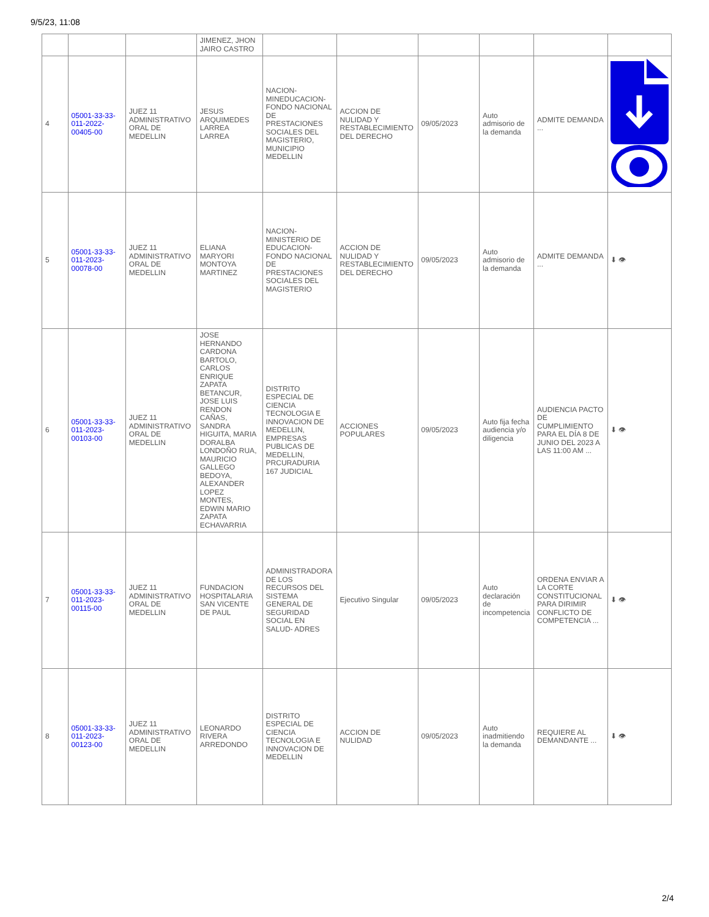9/5/23, 11:08
| | | | JIMENEZ, JHON JAIRO CASTRO | | | | | | |
| 4 | 05001-33-33-011-2022-00405-00 | JUEZ 11 ADMINISTRATIVO ORAL DE MEDELLIN | JESUS ARQUIMEDES LARREA LARREA | NACION-MINEDUCACION-FONDO NACIONAL DE PRESTACIONES SOCIALES DEL MAGISTERIO, MUNICIPIO MEDELLIN | ACCION DE NULIDAD Y RESTABLECIMIENTO DEL DERECHO | 09/05/2023 | Auto admisorio de la demanda | ADMITE DEMANDA ... | |
| 5 | 05001-33-33-011-2023-00078-00 | JUEZ 11 ADMINISTRATIVO ORAL DE MEDELLIN | ELIANA MARYORI MONTOYA MARTINEZ | NACION-MINISTERIO DE EDUCACION-FONDO NACIONAL DE PRESTACIONES SOCIALES DEL MAGISTERIO | ACCION DE NULIDAD Y RESTABLECIMIENTO DEL DERECHO | 09/05/2023 | Auto admisorio de la demanda | ADMITE DEMANDA ... | ⬇ 👁 |
| 6 | 05001-33-33-011-2023-00103-00 | JUEZ 11 ADMINISTRATIVO ORAL DE MEDELLIN | JOSE HERNANDO CARDONA BARTOLO, CARLOS ENRIQUE ZAPATA BETANCUR, JOSE LUIS RENDON CAÑAS, SANDRA HIGUITA, MARIA DORALBA LONDOÑO RUA, MAURICIO GALLEGO BEDOYA, ALEXANDER LOPEZ MONTES, EDWIN MARIO ZAPATA ECHAVARRIA | DISTRITO ESPECIAL DE CIENCIA TECNOLOGIA E INNOVACION DE MEDELLIN, EMPRESAS PUBLICAS DE MEDELLIN, PRCURADURIA 167 JUDICIAL | ACCIONES POPULARES | 09/05/2023 | Auto fija fecha audiencia y/o diligencia | AUDIENCIA PACTO DE CUMPLIMIENTO PARA EL DÍA 8 DE JUNIO DEL 2023 A LAS 11:00 AM ... | ⬇ 👁 |
| 7 | 05001-33-33-011-2023-00115-00 | JUEZ 11 ADMINISTRATIVO ORAL DE MEDELLIN | FUNDACION HOSPITALARIA SAN VICENTE DE PAUL | ADMINISTRADORA DE LOS RECURSOS DEL SISTEMA GENERAL DE SEGURIDAD SOCIAL EN SALUD- ADRES | Ejecutivo Singular | 09/05/2023 | Auto declaración de incompetencia | ORDENA ENVIAR A LA CORTE CONSTITUCIONAL PARA DIRIMIR CONFLICTO DE COMPETENCIA ... | ⬇ 👁 |
| 8 | 05001-33-33-011-2023-00123-00 | JUEZ 11 ADMINISTRATIVO ORAL DE MEDELLIN | LEONARDO RIVERA ARREDONDO | DISTRITO ESPECIAL DE CIENCIA TECNOLOGIA E INNOVACION DE MEDELLIN | ACCION DE NULIDAD | 09/05/2023 | Auto inadmitiendo la demanda | REQUIERE AL DEMANDANTE ... | ⬇ 👁 |
2/4